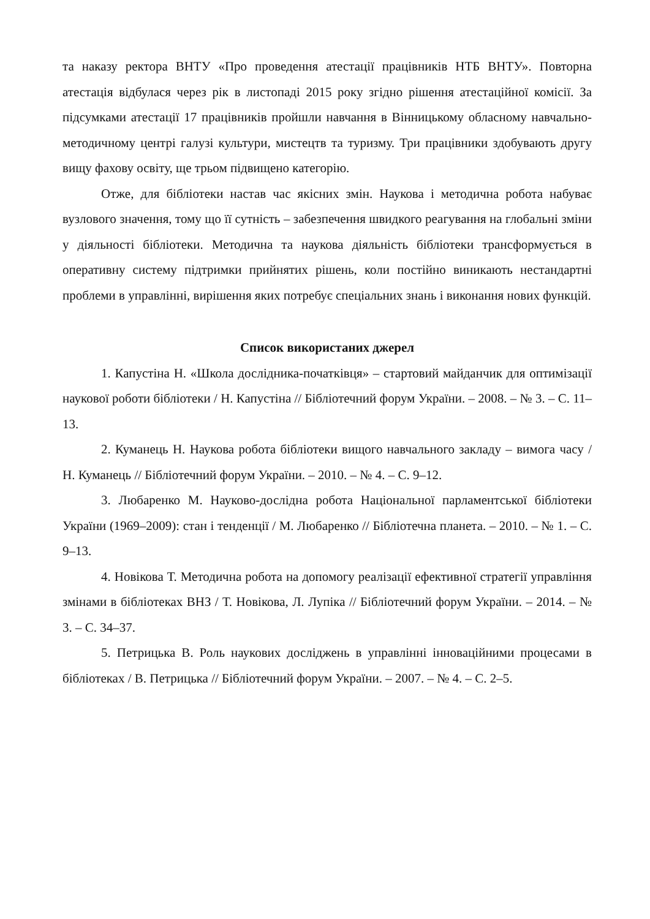та наказу ректора ВНТУ «Про проведення атестації працівників НТБ ВНТУ». Повторна атестація відбулася через рік в листопаді 2015 року згідно рішення атестаційної комісії. За підсумками атестації 17 працівників пройшли навчання в Вінницькому обласному навчально-методичному центрі галузі культури, мистецтв та туризму. Три працівники здобувають другу вищу фахову освіту, ще трьом підвищено категорію.
Отже, для бібліотеки настав час якісних змін. Наукова і методична робота набуває вузлового значення, тому що її сутність – забезпечення швидкого реагування на глобальні зміни у діяльності бібліотеки. Методична та наукова діяльність бібліотеки трансформується в оперативну систему підтримки прийнятих рішень, коли постійно виникають нестандартні проблеми в управлінні, вирішення яких потребує спеціальних знань і виконання нових функцій.
Список використаних джерел
1. Капустіна Н. «Школа дослідника-початківця» – стартовий майданчик для оптимізації наукової роботи бібліотеки / Н. Капустіна // Бібліотечний форум України. – 2008. – № 3. – С. 11–13.
2. Куманець Н. Наукова робота бібліотеки вищого навчального закладу – вимога часу / Н. Куманець // Бібліотечний форум України. – 2010. – № 4. – С. 9–12.
3. Любаренко М. Науково-дослідна робота Національної парламентської бібліотеки України (1969–2009): стан і тенденції / М. Любаренко // Бібліотечна планета. – 2010. – № 1. – С. 9–13.
4. Новікова Т. Методична робота на допомогу реалізації ефективної стратегії управління змінами в бібліотеках ВНЗ / Т. Новікова, Л. Лупіка // Бібліотечний форум України. – 2014. – № 3. – С. 34–37.
5. Петрицька В. Роль наукових досліджень в управлінні інноваційними процесами в бібліотеках / В. Петрицька // Бібліотечний форум України. – 2007. – № 4. – С. 2–5.